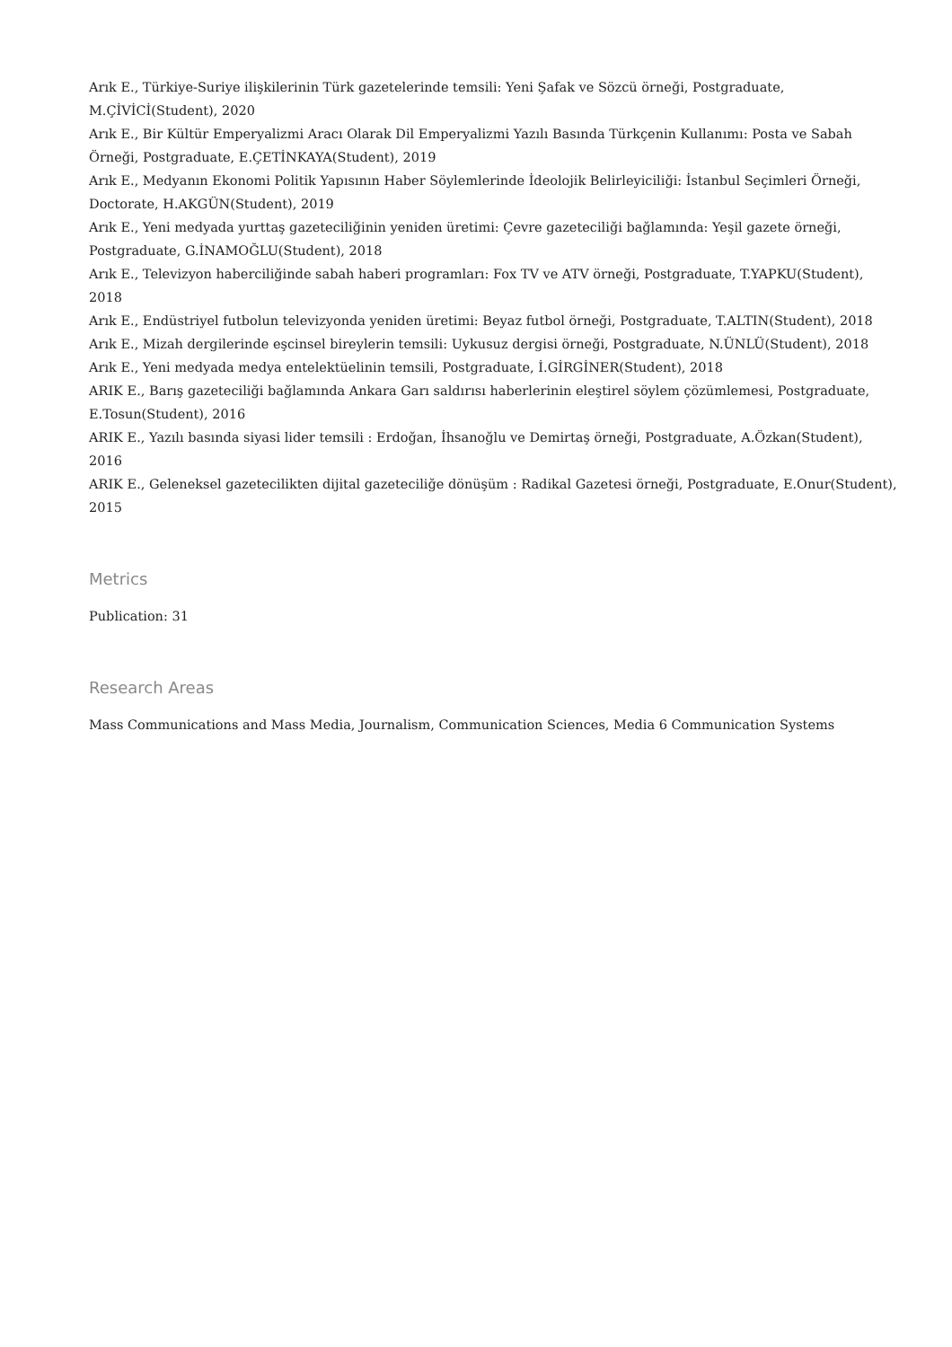Arık E., Türkiye-Suriye ilişkilerinin Türk gazetelerinde temsili: Yeni Şafak ve Sözcü örneği, Postgraduate, M.ÇİVİCİ(Student), 2020
Arık E., Bir Kültür Emperyalizmi Aracı Olarak Dil Emperyalizmi Yazılı Basında Türkçenin Kullanımı: Posta ve Sabah Örneği, Postgraduate, E.ÇETİNKAYA(Student), 2019
Arık E., Medyanın Ekonomi Politik Yapısının Haber Söylemlerinde İdeolojik Belirleyiciliği: İstanbul Seçimleri Örneği, Doctorate, H.AKGÜN(Student), 2019
Arık E., Yeni medyada yurttaş gazeteciliğinin yeniden üretimi: Çevre gazeteciliği bağlamında: Yeşil gazete örneği, Postgraduate, G.İNAMOĞLU(Student), 2018
Arık E., Televizyon haberciliğinde sabah haberi programları: Fox TV ve ATV örneği, Postgraduate, T.YAPKU(Student), 2018
Arık E., Endüstriyel futbolun televizyonda yeniden üretimi: Beyaz futbol örneği, Postgraduate, T.ALTIN(Student), 2018
Arık E., Mizah dergilerinde eşcinsel bireylerin temsili: Uykusuz dergisi örneği, Postgraduate, N.ÜNLÜ(Student), 2018
Arık E., Yeni medyada medya entelektüelinin temsili, Postgraduate, İ.GİRGİNER(Student), 2018
ARIK E., Barış gazeteciliği bağlamında Ankara Garı saldırısı haberlerinin eleştirel söylem çözümlemesi, Postgraduate, E.Tosun(Student), 2016
ARIK E., Yazılı basında siyasi lider temsili : Erdoğan, İhsanoğlu ve Demirtaş örneği, Postgraduate, A.Özkan(Student), 2016
ARIK E., Geleneksel gazetecilikten dijital gazeteciliğe dönüşüm : Radikal Gazetesi örneği, Postgraduate, E.Onur(Student), 2015
Metrics
Publication: 31
Research Areas
Mass Communications and Mass Media, Journalism, Communication Sciences, Media 6 Communication Systems